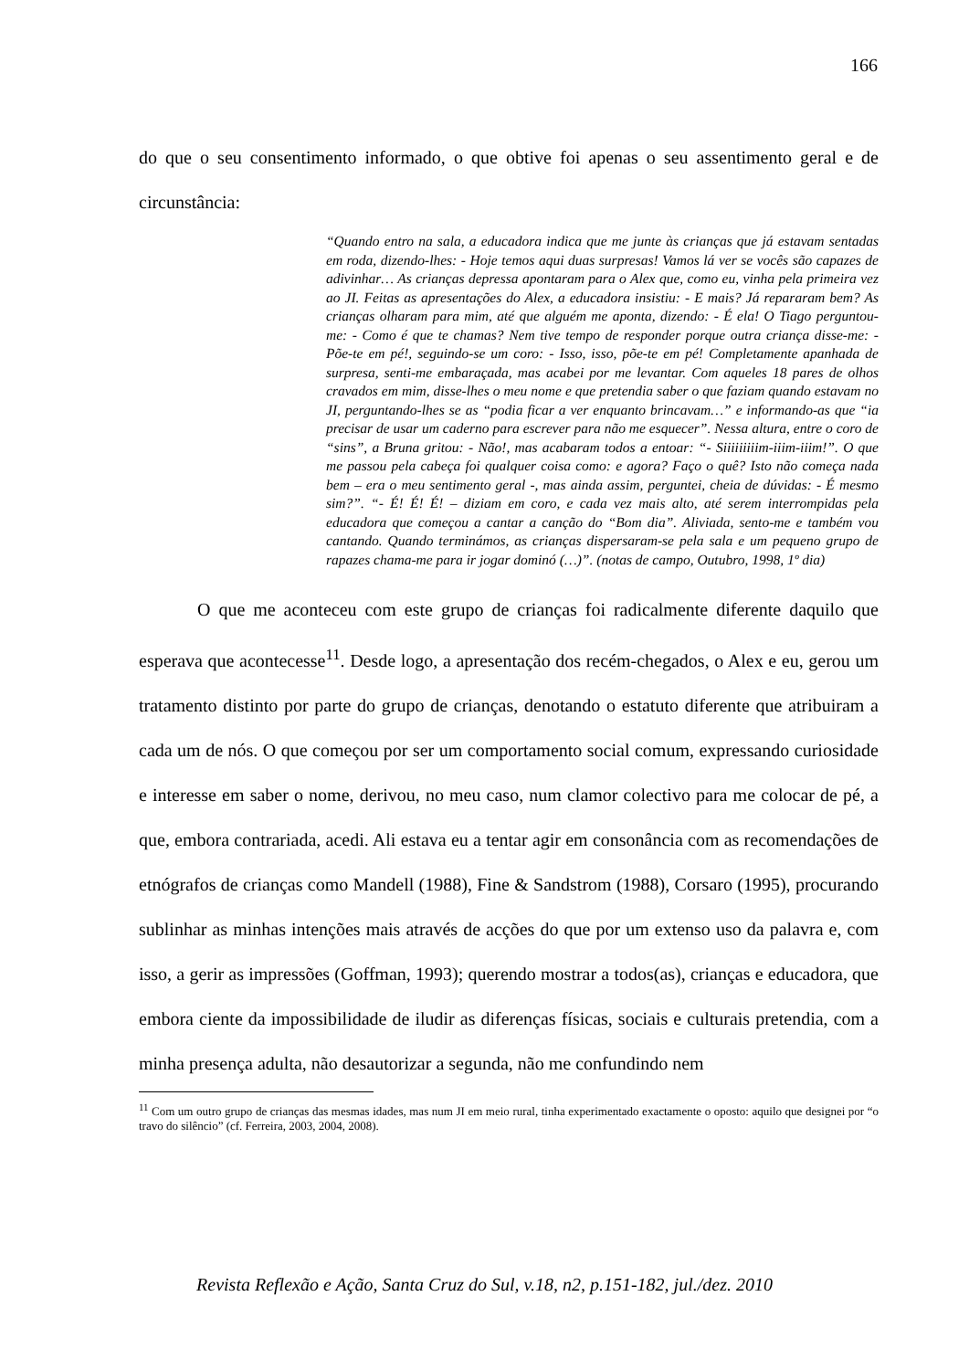166
do que o seu consentimento informado, o que obtive foi apenas o seu assentimento geral e de circunstância:
“Quando entro na sala, a educadora indica que me junte às crianças que já estavam sentadas em roda, dizendo-lhes: - Hoje temos aqui duas surpresas! Vamos lá ver se vocês são capazes de adivinhar… As crianças depressa apontaram para o Alex que, como eu, vinha pela primeira vez ao JI. Feitas as apresentações do Alex, a educadora insistiu: - E mais? Já repararam bem? As crianças olharam para mim, até que alguém me aponta, dizendo: - É ela! O Tiago perguntou-me: - Como é que te chamas? Nem tive tempo de responder porque outra criança disse-me: - Põe-te em pé!, seguindo-se um coro: - Isso, isso, põe-te em pé! Completamente apanhada de surpresa, senti-me embaraçada, mas acabei por me levantar. Com aqueles 18 pares de olhos cravados em mim, disse-lhes o meu nome e que pretendia saber o que faziam quando estavam no JI, perguntando-lhes se as “podia ficar a ver enquanto brincavam…” e informando-as que “ia precisar de usar um caderno para escrever para não me esquecer”. Nessa altura, entre o coro de “sins”, a Bruna gritou: - Não!, mas acabaram todos a entoar: “- Siiiiiiiiim-iiim-iiim!”. O que me passou pela cabeça foi qualquer coisa como: e agora? Faço o quê? Isto não começa nada bem – era o meu sentimento geral -, mas ainda assim, perguntei, cheia de dúvidas: - É mesmo sim?”. “- É! É! É! – diziam em coro, e cada vez mais alto, até serem interrompidas pela educadora que começou a cantar a canção do “Bom dia”. Aliviada, sento-me e também vou cantando. Quando terminámos, as crianças dispersaram-se pela sala e um pequeno grupo de rapazes chama-me para ir jogar dominó (…)”. (notas de campo, Outubro, 1998, 1º dia)
O que me aconteceu com este grupo de crianças foi radicalmente diferente daquilo que esperava que acontecesse<sup>11</sup>. Desde logo, a apresentação dos recém-chegados, o Alex e eu, gerou um tratamento distinto por parte do grupo de crianças, denotando o estatuto diferente que atribuiram a cada um de nós. O que começou por ser um comportamento social comum, expressando curiosidade e interesse em saber o nome, derivou, no meu caso, num clamor colectivo para me colocar de pé, a que, embora contrariada, acedi. Ali estava eu a tentar agir em consonância com as recomendações de etnógrafos de crianças como Mandell (1988), Fine & Sandstrom (1988), Corsaro (1995), procurando sublinhar as minhas intenções mais através de acções do que por um extenso uso da palavra e, com isso, a gerir as impressões (Goffman, 1993); querendo mostrar a todos(as), crianças e educadora, que embora ciente da impossibilidade de iludir as diferenças físicas, sociais e culturais pretendia, com a minha presença adulta, não desautorizar a segunda, não me confundindo nem
<sup>11</sup> Com um outro grupo de crianças das mesmas idades, mas num JI em meio rural, tinha experimentado exactamente o oposto: aquilo que designei por “o travo do silêncio” (cf. Ferreira, 2003, 2004, 2008).
Revista Reflexão e Ação, Santa Cruz do Sul, v.18, n2, p.151-182, jul./dez. 2010